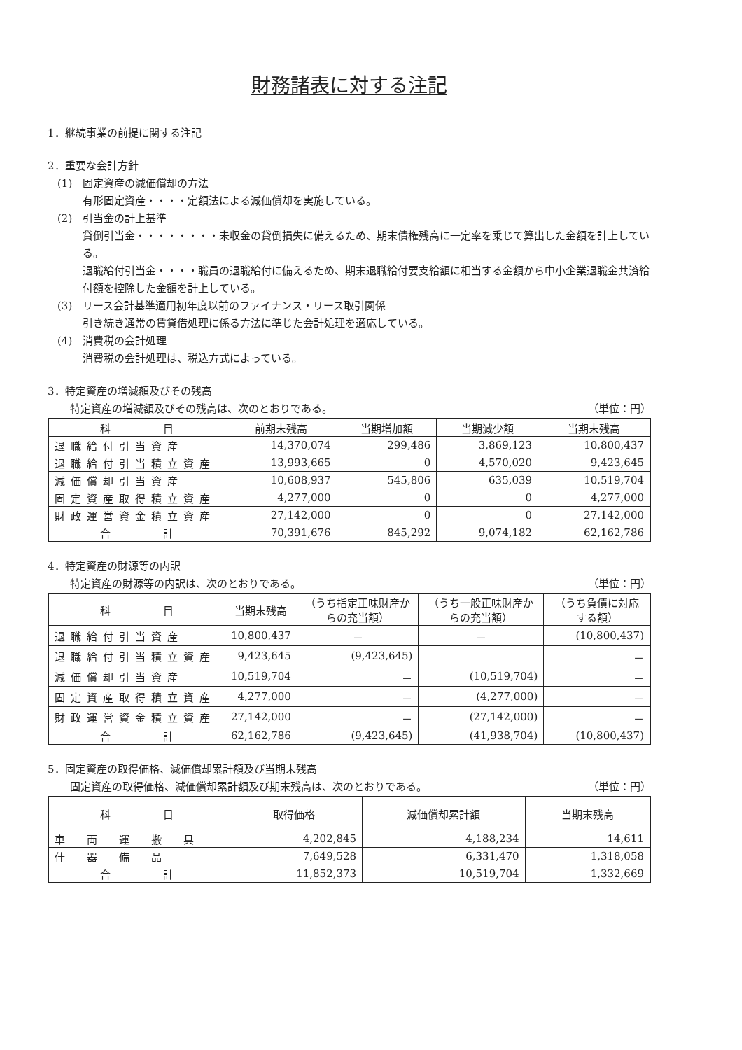財務諸表に対する注記
1．継続事業の前提に関する注記
2．重要な会計方針
(1)　固定資産の減価償却の方法
有形固定資産・・・・定額法による減価償却を実施している。
(2)　引当金の計上基準
貸倒引当金・・・・・・・・未収金の貸倒損失に備えるため、期末債権残高に一定率を乗じて算出した金額を計上している。
退職給付引当金・・・・職員の退職給付に備えるため、期末退職給付要支給額に相当する金額から中小企業退職金共済給付額を控除した金額を計上している。
(3)　リース会計基準適用初年度以前のファイナンス・リース取引関係
引き続き通常の賃貸借処理に係る方法に準じた会計処理を適応している。
(4)　消費税の会計処理
消費税の会計処理は、税込方式によっている。
3．特定資産の増減額及びその残高
特定資産の増減額及びその残高は、次のとおりである。 （単位：円）
| 科 目 | 前期末残高 | 当期増加額 | 当期減少額 | 当期末残高 |
| --- | --- | --- | --- | --- |
| 退職給付引当資産 | 14,370,074 | 299,486 | 3,869,123 | 10,800,437 |
| 退職給付引当積立資産 | 13,993,665 | 0 | 4,570,020 | 9,423,645 |
| 減価償却引当資産 | 10,608,937 | 545,806 | 635,039 | 10,519,704 |
| 固定資産取得積立資産 | 4,277,000 | 0 | 0 | 4,277,000 |
| 財政運営資金積立資産 | 27,142,000 | 0 | 0 | 27,142,000 |
| 合 計 | 70,391,676 | 845,292 | 9,074,182 | 62,162,786 |
4．特定資産の財源等の内訳
特定資産の財源等の内訳は、次のとおりである。 （単位：円）
| 科 目 | 当期末残高 | （うち指定正味財産からの充当額） | （うち一般正味財産からの充当額） | （うち負債に対応する額） |
| --- | --- | --- | --- | --- |
| 退職給付引当資産 | 10,800,437 | － | － | (10,800,437) |
| 退職給付引当積立資産 | 9,423,645 | (9,423,645) | | － |
| 減価償却引当資産 | 10,519,704 | － | (10,519,704) | － |
| 固定資産取得積立資産 | 4,277,000 | － | (4,277,000) | － |
| 財政運営資金積立資産 | 27,142,000 | － | (27,142,000) | － |
| 合 計 | 62,162,786 | (9,423,645) | (41,938,704) | (10,800,437) |
5．固定資産の取得価格、減価償却累計額及び当期末残高
固定資産の取得価格、減価償却累計額及び期末残高は、次のとおりである。 （単位：円）
| 科 目 | 取得価格 | 減価償却累計額 | 当期末残高 |
| --- | --- | --- | --- |
| 車 両 運 搬 具 | 4,202,845 | 4,188,234 | 14,611 |
| 什 器 備 品 | 7,649,528 | 6,331,470 | 1,318,058 |
| 合 計 | 11,852,373 | 10,519,704 | 1,332,669 |